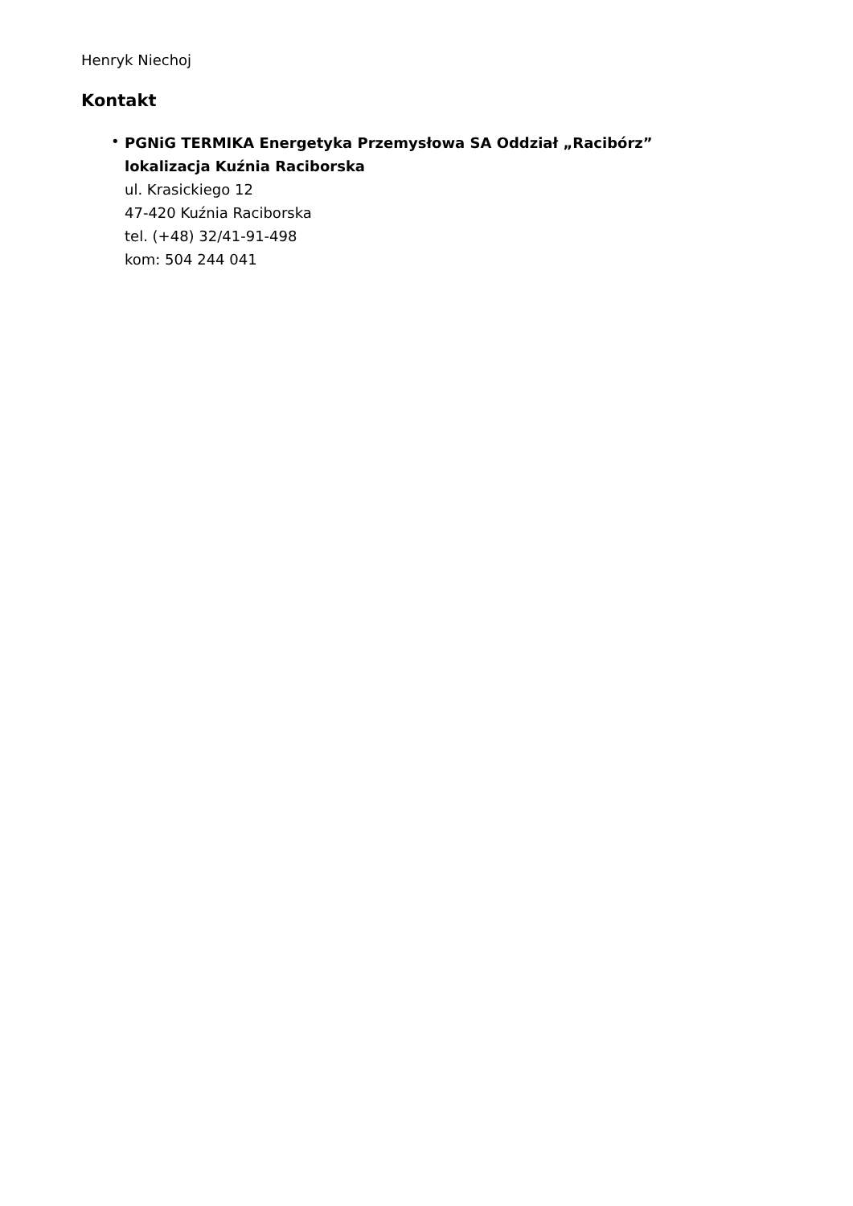Henryk Niechoj
Kontakt
• PGNiG TERMIKA Energetyka Przemysłowa SA Oddział „Racibórz”
lokalizacja Kuźnia Raciborska
ul. Krasickiego 12
47-420 Kuźnia Raciborska
tel. (+48) 32/41-91-498
kom: 504 244 041